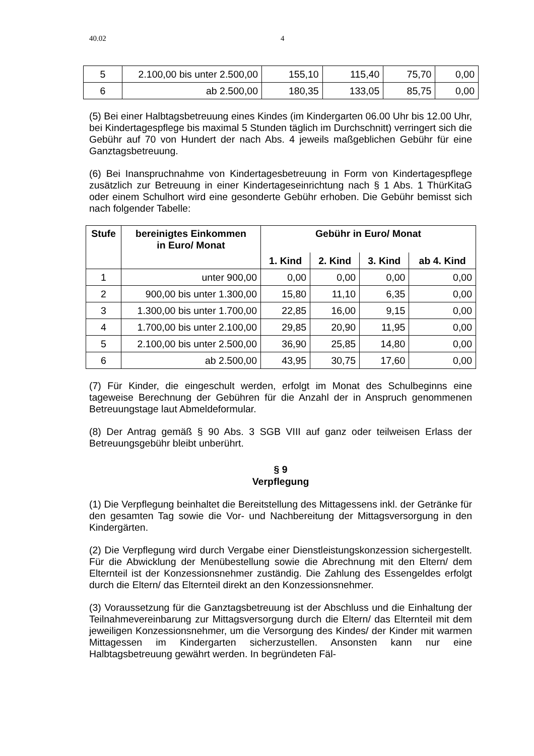40.02 4
| 5 | 2.100,00 bis unter 2.500,00 | 155,10 | 115,40 | 75,70 | 0,00 |
| 6 | ab 2.500,00 | 180,35 | 133,05 | 85,75 | 0,00 |
(5) Bei einer Halbtagsbetreuung eines Kindes (im Kindergarten 06.00 Uhr bis 12.00 Uhr, bei Kindertagespflege bis maximal 5 Stunden täglich im Durchschnitt) verringert sich die Gebühr auf 70 von Hundert der nach Abs. 4 jeweils maßgeblichen Gebühr für eine Ganztagsbetreuung.
(6) Bei Inanspruchnahme von Kindertagesbetreuung in Form von Kindertagespflege zusätzlich zur Betreuung in einer Kindertageseinrichtung nach § 1 Abs. 1 ThürKitaG oder einem Schulhort wird eine gesonderte Gebühr erhoben. Die Gebühr bemisst sich nach folgender Tabelle:
| Stufe | bereinigtes Einkommen in Euro/ Monat | Gebühr in Euro/ Monat | | | |
| --- | --- | --- | --- | --- | --- |
| | | 1. Kind | 2. Kind | 3. Kind | ab 4. Kind |
| 1 | unter 900,00 | 0,00 | 0,00 | 0,00 | 0,00 |
| 2 | 900,00 bis unter 1.300,00 | 15,80 | 11,10 | 6,35 | 0,00 |
| 3 | 1.300,00 bis unter 1.700,00 | 22,85 | 16,00 | 9,15 | 0,00 |
| 4 | 1.700,00 bis unter 2.100,00 | 29,85 | 20,90 | 11,95 | 0,00 |
| 5 | 2.100,00 bis unter 2.500,00 | 36,90 | 25,85 | 14,80 | 0,00 |
| 6 | ab 2.500,00 | 43,95 | 30,75 | 17,60 | 0,00 |
(7) Für Kinder, die eingeschult werden, erfolgt im Monat des Schulbeginns eine tageweise Berechnung der Gebühren für die Anzahl der in Anspruch genommenen Betreuungstage laut Abmeldeformular.
(8) Der Antrag gemäß § 90 Abs. 3 SGB VIII auf ganz oder teilweisen Erlass der Betreuungsgebühr bleibt unberührt.
§ 9
Verpflegung
(1) Die Verpflegung beinhaltet die Bereitstellung des Mittagessens inkl. der Getränke für den gesamten Tag sowie die Vor- und Nachbereitung der Mittagsversorgung in den Kindergärten.
(2) Die Verpflegung wird durch Vergabe einer Dienstleistungskonzession sichergestellt. Für die Abwicklung der Menübestellung sowie die Abrechnung mit den Eltern/ dem Elternteil ist der Konzessionsnehmer zuständig. Die Zahlung des Essengeldes erfolgt durch die Eltern/ das Elternteil direkt an den Konzessionsnehmer.
(3) Voraussetzung für die Ganztagsbetreuung ist der Abschluss und die Einhaltung der Teilnahmevereinbarung zur Mittagsversorgung durch die Eltern/ das Elternteil mit dem jeweiligen Konzessionsnehmer, um die Versorgung des Kindes/ der Kinder mit warmen Mittagessen im Kindergarten sicherzustellen. Ansonsten kann nur eine Halbtagsbetreuung gewährt werden. In begründeten Fäl-